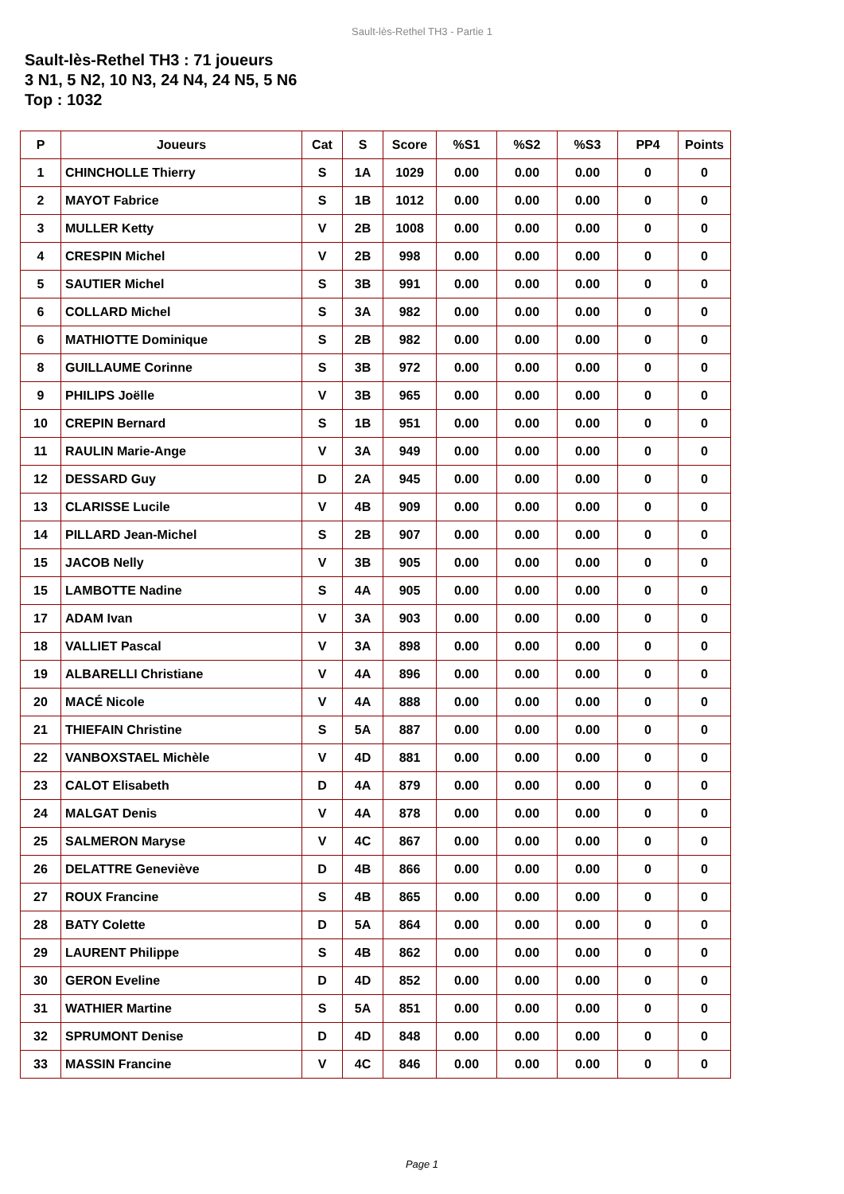Sault-lès-Rethel TH3 - Partie 1
Sault-lès-Rethel TH3 : 71 joueurs
3 N1, 5 N2, 10 N3, 24 N4, 24 N5, 5 N6
Top : 1032
| P | Joueurs | Cat | S | Score | %S1 | %S2 | %S3 | PP4 | Points |
| --- | --- | --- | --- | --- | --- | --- | --- | --- | --- |
| 1 | CHINCHOLLE Thierry | S | 1A | 1029 | 0.00 | 0.00 | 0.00 | 0 | 0 |
| 2 | MAYOT Fabrice | S | 1B | 1012 | 0.00 | 0.00 | 0.00 | 0 | 0 |
| 3 | MULLER Ketty | V | 2B | 1008 | 0.00 | 0.00 | 0.00 | 0 | 0 |
| 4 | CRESPIN Michel | V | 2B | 998 | 0.00 | 0.00 | 0.00 | 0 | 0 |
| 5 | SAUTIER Michel | S | 3B | 991 | 0.00 | 0.00 | 0.00 | 0 | 0 |
| 6 | COLLARD Michel | S | 3A | 982 | 0.00 | 0.00 | 0.00 | 0 | 0 |
| 6 | MATHIOTTE Dominique | S | 2B | 982 | 0.00 | 0.00 | 0.00 | 0 | 0 |
| 8 | GUILLAUME Corinne | S | 3B | 972 | 0.00 | 0.00 | 0.00 | 0 | 0 |
| 9 | PHILIPS Joëlle | V | 3B | 965 | 0.00 | 0.00 | 0.00 | 0 | 0 |
| 10 | CREPIN Bernard | S | 1B | 951 | 0.00 | 0.00 | 0.00 | 0 | 0 |
| 11 | RAULIN Marie-Ange | V | 3A | 949 | 0.00 | 0.00 | 0.00 | 0 | 0 |
| 12 | DESSARD Guy | D | 2A | 945 | 0.00 | 0.00 | 0.00 | 0 | 0 |
| 13 | CLARISSE Lucile | V | 4B | 909 | 0.00 | 0.00 | 0.00 | 0 | 0 |
| 14 | PILLARD Jean-Michel | S | 2B | 907 | 0.00 | 0.00 | 0.00 | 0 | 0 |
| 15 | JACOB Nelly | V | 3B | 905 | 0.00 | 0.00 | 0.00 | 0 | 0 |
| 15 | LAMBOTTE Nadine | S | 4A | 905 | 0.00 | 0.00 | 0.00 | 0 | 0 |
| 17 | ADAM Ivan | V | 3A | 903 | 0.00 | 0.00 | 0.00 | 0 | 0 |
| 18 | VALLIET Pascal | V | 3A | 898 | 0.00 | 0.00 | 0.00 | 0 | 0 |
| 19 | ALBARELLI Christiane | V | 4A | 896 | 0.00 | 0.00 | 0.00 | 0 | 0 |
| 20 | MACÉ Nicole | V | 4A | 888 | 0.00 | 0.00 | 0.00 | 0 | 0 |
| 21 | THIEFAIN Christine | S | 5A | 887 | 0.00 | 0.00 | 0.00 | 0 | 0 |
| 22 | VANBOXSTAEL Michèle | V | 4D | 881 | 0.00 | 0.00 | 0.00 | 0 | 0 |
| 23 | CALOT Elisabeth | D | 4A | 879 | 0.00 | 0.00 | 0.00 | 0 | 0 |
| 24 | MALGAT Denis | V | 4A | 878 | 0.00 | 0.00 | 0.00 | 0 | 0 |
| 25 | SALMERON Maryse | V | 4C | 867 | 0.00 | 0.00 | 0.00 | 0 | 0 |
| 26 | DELATTRE Geneviève | D | 4B | 866 | 0.00 | 0.00 | 0.00 | 0 | 0 |
| 27 | ROUX Francine | S | 4B | 865 | 0.00 | 0.00 | 0.00 | 0 | 0 |
| 28 | BATY Colette | D | 5A | 864 | 0.00 | 0.00 | 0.00 | 0 | 0 |
| 29 | LAURENT Philippe | S | 4B | 862 | 0.00 | 0.00 | 0.00 | 0 | 0 |
| 30 | GERON Eveline | D | 4D | 852 | 0.00 | 0.00 | 0.00 | 0 | 0 |
| 31 | WATHIER Martine | S | 5A | 851 | 0.00 | 0.00 | 0.00 | 0 | 0 |
| 32 | SPRUMONT Denise | D | 4D | 848 | 0.00 | 0.00 | 0.00 | 0 | 0 |
| 33 | MASSIN Francine | V | 4C | 846 | 0.00 | 0.00 | 0.00 | 0 | 0 |
Page 1